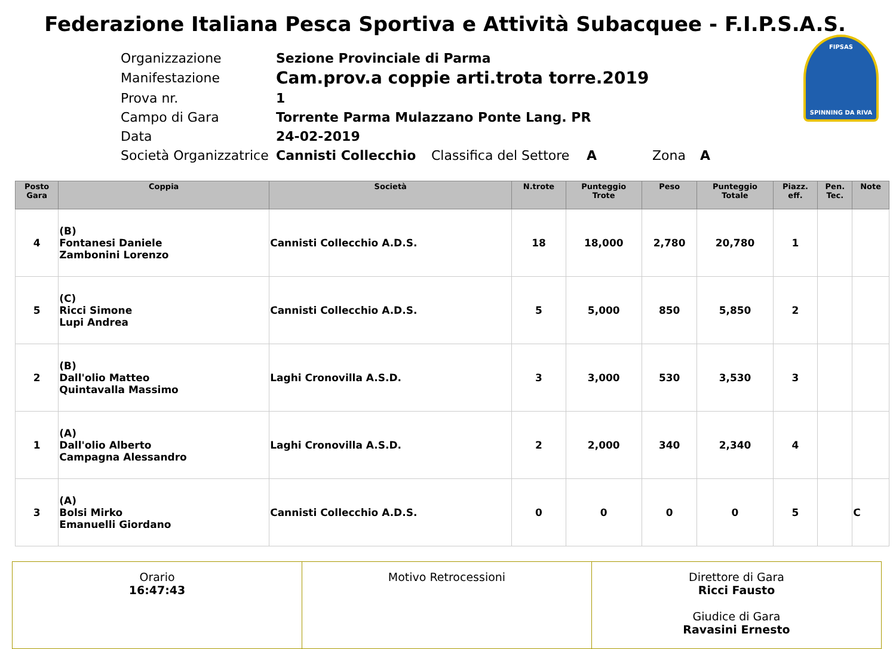Federazione Italiana Pesca Sportiva e Attività Subacquee - F.I.P.S.A.S.
FIPSAS
SPINNING DA RIVA
| Organizzazione | Sezione Provinciale di Parma | | | | |
| Manifestazione | Cam.prov.a coppie arti.trota torre.2019 | | | | |
| Prova nr. | 1 | | | | |
| Campo di Gara | Torrente Parma Mulazzano Ponte Lang. PR | | | | |
| Data | 24-02-2019 | | | | |
| Società Organizzatrice | Cannisti Collecchio | Classifica del Settore | A | Zona | A |
| Posto Gara | Coppia | Società | N.trote | Punteggio Trote | Peso | Punteggio Totale | Piazz. eff. | Pen. Tec. | Note |
| --- | --- | --- | --- | --- | --- | --- | --- | --- | --- |
| 4 | (B) Fontanesi Daniele Zambonini Lorenzo | Cannisti Collecchio A.D.S. | 18 | 18,000 | 2,780 | 20,780 | 1 | | |
| 5 | (C) Ricci Simone Lupi Andrea | Cannisti Collecchio A.D.S. | 5 | 5,000 | 850 | 5,850 | 2 | | |
| 2 | (B) Dall'olio Matteo Quintavalla Massimo | Laghi Cronovilla A.S.D. | 3 | 3,000 | 530 | 3,530 | 3 | | |
| 1 | (A) Dall'olio Alberto Campagna Alessandro | Laghi Cronovilla A.S.D. | 2 | 2,000 | 340 | 2,340 | 4 | | |
| 3 | (A) Bolsi Mirko Emanuelli Giordano | Cannisti Collecchio A.D.S. | 0 | 0 | 0 | 0 | 5 | | C |
| Orario 16:47:43 | Motivo Retrocessioni | Direttore di Gara Ricci Fausto Giudice di Gara Ravasini Ernesto |